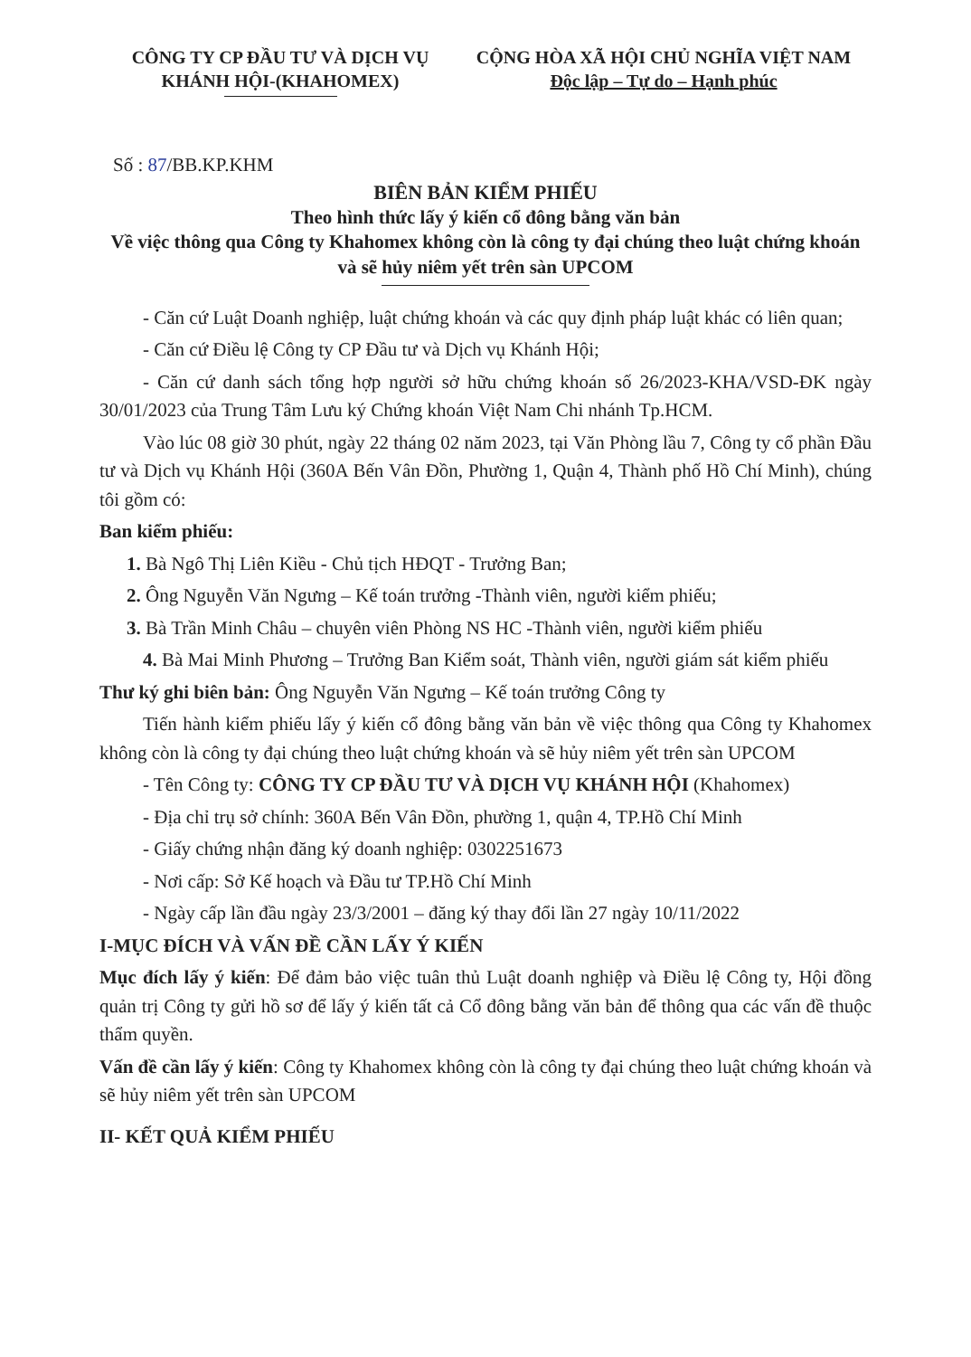CÔNG TY CP ĐẦU TƯ VÀ DỊCH VỤ
KHÁNH HỘI-(KHAHOMEX)
CỘNG HÒA XÃ HỘI CHỦ NGHĨA VIỆT NAM
Độc lập – Tự do – Hạnh phúc
Số : 87/BB.KP.KHM
BIÊN BẢN KIỂM PHIẾU
Theo hình thức lấy ý kiến cổ đông bằng văn bản
Về việc thông qua Công ty Khahomex không còn là công ty đại chúng theo luật chứng khoán và sẽ hủy niêm yết trên sàn UPCOM
- Căn cứ Luật Doanh nghiệp, luật chứng khoán và các quy định pháp luật khác có liên quan;
- Căn cứ Điều lệ Công ty CP Đầu tư và Dịch vụ Khánh Hội;
- Căn cứ danh sách tổng hợp người sở hữu chứng khoán số 26/2023-KHA/VSD-ĐK ngày 30/01/2023 của Trung Tâm Lưu ký Chứng khoán Việt Nam Chi nhánh Tp.HCM.
Vào lúc 08 giờ 30 phút, ngày 22 tháng 02 năm 2023, tại Văn Phòng lầu 7, Công ty cổ phần Đầu tư và Dịch vụ Khánh Hội (360A Bến Vân Đồn, Phường 1, Quận 4, Thành phố Hồ Chí Minh), chúng tôi gồm có:
Ban kiểm phiếu:
1. Bà Ngô Thị Liên Kiều - Chủ tịch HĐQT - Trưởng Ban;
2. Ông Nguyễn Văn Ngưng – Kế toán trưởng -Thành viên, người kiểm phiếu;
3. Bà Trần Minh Châu – chuyên viên Phòng NS HC -Thành viên, người kiểm phiếu
4. Bà Mai Minh Phương – Trưởng Ban Kiểm soát, Thành viên, người giám sát kiểm phiếu
Thư ký ghi biên bản: Ông Nguyễn Văn Ngưng – Kế toán trưởng Công ty
Tiến hành kiểm phiếu lấy ý kiến cổ đông bằng văn bản về việc thông qua Công ty Khahomex không còn là công ty đại chúng theo luật chứng khoán và sẽ hủy niêm yết trên sàn UPCOM
- Tên Công ty: CÔNG TY CP ĐẦU TƯ VÀ DỊCH VỤ KHÁNH HỘI (Khahomex)
- Địa chỉ trụ sở chính: 360A Bến Vân Đồn, phường 1, quận 4, TP.Hồ Chí Minh
- Giấy chứng nhận đăng ký doanh nghiệp: 0302251673
- Nơi cấp: Sở Kế hoạch và Đầu tư TP.Hồ Chí Minh
- Ngày cấp lần đầu ngày 23/3/2001 – đăng ký thay đổi lần 27 ngày 10/11/2022
I-MỤC ĐÍCH VÀ VẤN ĐỀ CẦN LẤY Ý KIẾN
Mục đích lấy ý kiến: Để đảm bảo việc tuân thủ Luật doanh nghiệp và Điều lệ Công ty, Hội đồng quản trị Công ty gửi hồ sơ để lấy ý kiến tất cả Cổ đông bằng văn bản để thông qua các vấn đề thuộc thẩm quyền.
Vấn đề cần lấy ý kiến: Công ty Khahomex không còn là công ty đại chúng theo luật chứng khoán và sẽ hủy niêm yết trên sàn UPCOM
II- KẾT QUẢ KIỂM PHIẾU